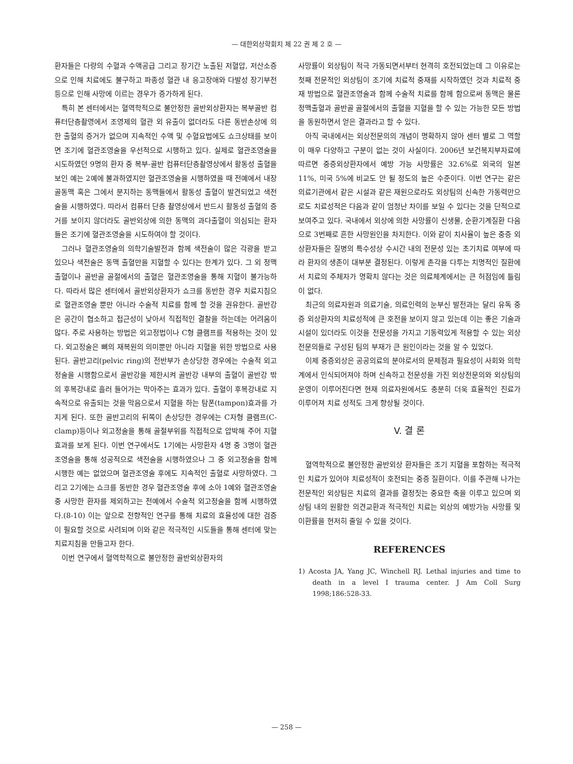— 대한외상학회지 제 22 권 제 2 호 —
환자들은 다량의 수혈과 수액공급 그리고 장기간 노출된 저혈압, 저산소증으로 인해 치료에도 불구하고 파종성 혈관 내 응고장애와 다발성 장기부전 등으로 인해 사망에 이르는 경우가 증가하게 된다.
특히 본 센터에서는 혈역학적으로 불안정한 골반외상환자는 복부골반 컴퓨터단층촬영에서 조영제의 혈관 외 유출이 없더라도 다른 동반손상에 의한 출혈의 증거가 없으며 지속적인 수액 및 수혈요법에도 쇼크상태를 보이면 조기에 혈관조영술을 우선적으로 시행하고 있다. 실제로 혈관조영술을 시도하였던 9명의 환자 중 복부-골반 컴퓨터단층촬영상에서 활동성 출혈을 보인 예는 2예에 불과하였지만 혈관조영술을 시행하였을 때 전예에서 내장골동맥 혹은 그에서 분지하는 동맥들에서 활동성 출혈이 발견되었고 색전술을 시행하였다. 따라서 컴퓨터 단층 촬영상에서 반드시 활동성 출혈의 증거를 보이지 않더라도 골반외상에 의한 동맥의 과다출혈이 의심되는 환자들은 조기에 혈관조영술을 시도하여야 할 것이다.
그러나 혈관조영술의 의학기술발전과 함께 색전술이 많은 각광을 받고 있으나 색전술은 동맥 출혈만을 지혈할 수 있다는 한계가 있다. 그 외 정맥출혈이나 골반골 골절에서의 출혈은 혈관조영술을 통해 지혈이 불가능하다. 따라서 많은 센터에서 골반외상환자가 쇼크를 동반한 경우 치료지침으로 혈관조영술 뿐만 아니라 수술적 치료를 함께 할 것을 권유한다. 골반강은 공간이 협소하고 접근성이 낮아서 직접적인 결찰을 하는데는 어려움이 많다. 주로 사용하는 방법은 외고정법이나 C형 클램프를 적용하는 것이 있다. 외고정술은 뼈의 재복원의 의미뿐만 아니라 지혈을 위한 방법으로 사용된다. 골반고리(pelvic ring)의 전반부가 손상당한 경우에는 수술적 외고정술을 시행함으로서 골반강을 제한시켜 골반강 내부의 출혈이 골반강 밖의 후복강내로 흘러 들어가는 막아주는 효과가 있다. 출혈이 후복강내로 지속적으로 유출되는 것을 막음으로서 지혈을 하는 탐폰(tampon)효과를 가지게 된다. 또한 골반고리의 뒤쪽이 손상당한 경우에는 C자형 클램프(C-clamp)등이나 외고정술을 통해 골절부위를 직접적으로 압박해 주어 지혈효과를 보게 된다. 이번 연구에서도 1기에는 사망환자 4명 중 3명이 혈관조영술을 통해 성공적으로 색전술을 시행하였으나 그 중 외고정술을 함께 시행한 예는 없었으며 혈관조영술 후에도 지속적인 출혈로 사망하였다. 그리고 2기에는 쇼크를 동반한 경우 혈관조영술 후에 소아 1예와 혈관조영술 중 사망한 환자를 제외하고는 전예에서 수술적 외고정술을 함께 시행하였다.(8-10) 이는 앞으로 전향적인 연구를 통해 치료의 효율성에 대한 검증이 필요할 것으로 사려되며 이와 같은 적극적인 시도들을 통해 센터에 맞는 치료지침을 만들고자 한다.
이번 연구에서 혈역학적으로 불안정한 골반외상환자의
사망률이 외상팀이 적극 가동되면서부터 현격히 호전되었는데 그 이유로는 첫째 전문적인 외상팀이 조기에 치료적 중재를 시작하였던 것과 치료적 중재 방법으로 혈관조영술과 함께 수술적 치료를 함께 함으로써 동맥은 물론 정맥출혈과 골반골 골절에서의 출혈을 지혈을 할 수 있는 가능한 모든 방법을 동원하면서 얻은 결과라고 할 수 있다.
아직 국내에서는 외상전문의의 개념이 명확하지 않아 센터 별로 그 역할이 매우 다양하고 구분이 없는 것이 사실이다. 2006년 보건복지부자료에 따르면 중증외상환자에서 예방 가능 사망률은 32.6%로 외국의 일본 11%, 미국 5%에 비교도 안 될 정도의 높은 수준이다. 이번 연구는 같은 의료기관에서 같은 시설과 같은 재원으로라도 외상팀의 신속한 가동력만으로도 치료성적은 다음과 같이 엄청난 차이를 보일 수 있다는 것을 단적으로 보여주고 있다. 국내에서 외상에 의한 사망률이 신생물, 순환기계질환 다음으로 3번째로 흔한 사망원인을 차지한다. 이와 같이 치사율이 높은 중증 외상환자들은 질병의 특수성상 수시간 내의 전문성 있는 초기치료 여부에 따라 환자의 생존이 대부분 결정된다. 이렇게 촌각을 다투는 치명적인 질환에서 치료의 주체자가 명확치 않다는 것은 의료체계에서는 큰 허점임에 틀림이 없다.
최근의 의료자원과 의료기술, 의료인력의 눈부신 발전과는 달리 유독 중증 외상환자의 치료성적에 큰 호전을 보이지 않고 있는데 이는 좋은 기술과 시설이 있더라도 이것을 전문성을 가지고 기동력있게 적용할 수 있는 외상전문의들로 구성된 팀의 부재가 큰 원인이라는 것을 알 수 있었다.
이제 중증외상은 공공의료의 분야로서의 문제점과 필요성이 사회와 의학계에서 인식되어져야 하며 신속하고 전문성을 가진 외상전문의와 외상팀의 운영이 이루어진다면 현재 의료자원에서도 충분히 더욱 효율적인 진료가 이루어져 치료 성적도 크게 향상될 것이다.
V. 결 론
혈역학적으로 불안정한 골반외상 환자들은 조기 지혈을 포함하는 적극적인 치료가 있어야 치료성적이 호전되는 중증 질환이다. 이를 주관해 나가는 전문적인 외상팀은 치료의 결과를 결정짓는 중요한 축을 이루고 있으며 외상팀 내의 원활한 의견교환과 적극적인 치료는 외상의 예방가능 사망률 및 이환률을 현저히 줄일 수 있을 것이다.
REFERENCES
1) Acosta JA, Yang JC, Winchell RJ. Lethal injuries and time to death in a level I trauma center. J Am Coll Surg 1998;186:528-33.
— 258 —